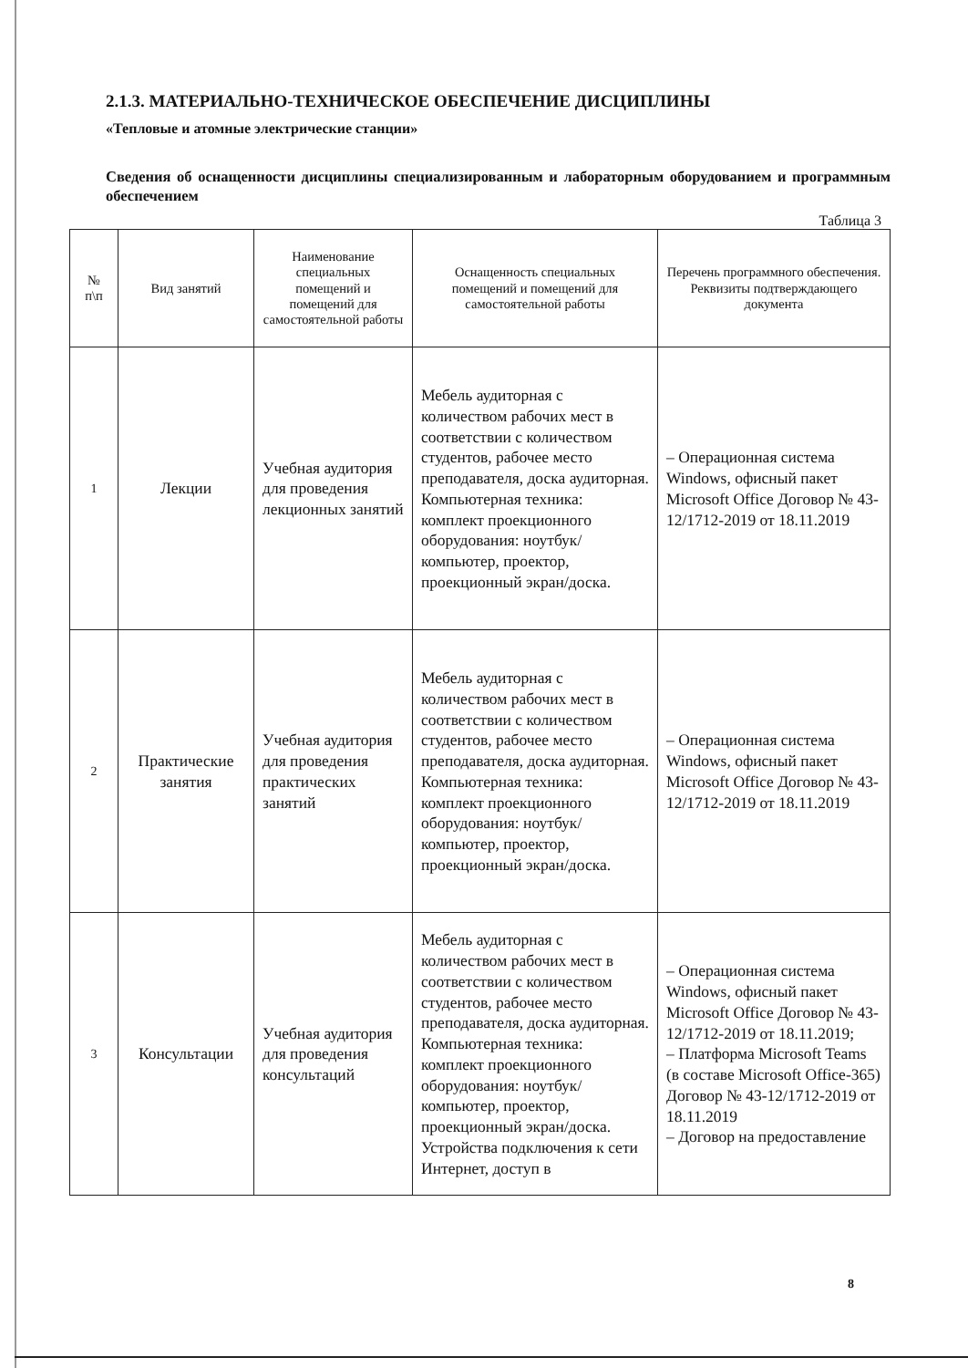2.1.3. МАТЕРИАЛЬНО-ТЕХНИЧЕСКОЕ ОБЕСПЕЧЕНИЕ ДИСЦИПЛИНЫ
«Тепловые и атомные электрические станции»
Сведения об оснащенности дисциплины специализированным и лабораторным оборудованием и программным обеспечением
Таблица 3
| № п\п | Вид занятий | Наименование специальных помещений и помещений для самостоятельной работы | Оснащенность специальных помещений и помещений для самостоятельной работы | Перечень программного обеспечения. Реквизиты подтверждающего документа |
| --- | --- | --- | --- | --- |
| 1 | Лекции | Учебная аудитория для проведения лекционных занятий | Мебель аудиторная с количеством рабочих мест в соответствии с количеством студентов, рабочее место преподавателя, доска аудиторная. Компьютерная техника: комплект проекционного оборудования: ноутбук/компьютер, проектор, проекционный экран/доска. | – Операционная система Windows, офисный пакет Microsoft Office Договор № 43-12/1712-2019 от 18.11.2019 |
| 2 | Практические занятия | Учебная аудитория для проведения практических занятий | Мебель аудиторная с количеством рабочих мест в соответствии с количеством студентов, рабочее место преподавателя, доска аудиторная. Компьютерная техника: комплект проекционного оборудования: ноутбук/компьютер, проектор, проекционный экран/доска. | – Операционная система Windows, офисный пакет Microsoft Office Договор № 43-12/1712-2019 от 18.11.2019 |
| 3 | Консультации | Учебная аудитория для проведения консультаций | Мебель аудиторная с количеством рабочих мест в соответствии с количеством студентов, рабочее место преподавателя, доска аудиторная. Компьютерная техника: комплект проекционного оборудования: ноутбук/компьютер, проектор, проекционный экран/доска. Устройства подключения к сети Интернет, доступ в | – Операционная система Windows, офисный пакет Microsoft Office Договор № 43-12/1712-2019 от 18.11.2019; – Платформа Microsoft Teams (в составе Microsoft Office-365) Договор № 43-12/1712-2019 от 18.11.2019 – Договор на предоставление |
8